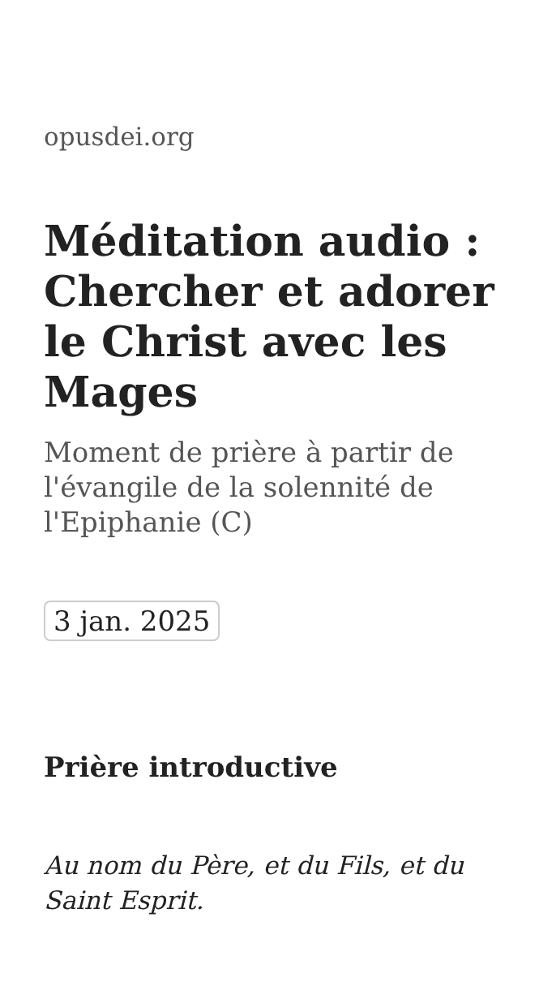opusdei.org
Méditation audio : Chercher et adorer le Christ avec les Mages
Moment de prière à partir de l'évangile de la solennité de l'Epiphanie (C)
3 jan. 2025
Prière introductive
Au nom du Père, et du Fils, et du Saint Esprit.